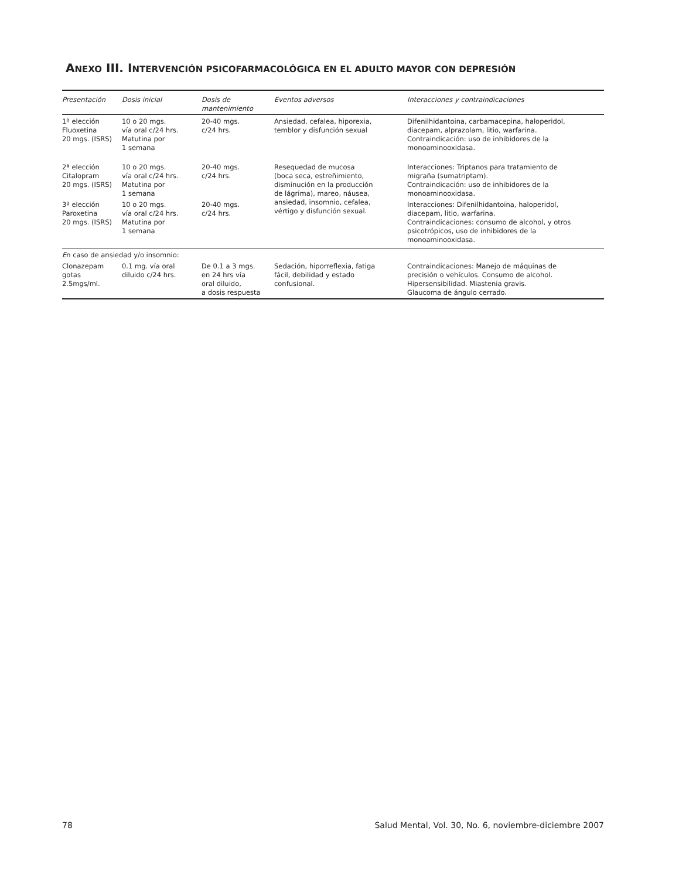ANEXO III. INTERVENCIÓN PSICOFARMACOLÓGICA EN EL ADULTO MAYOR CON DEPRESIÓN
| Presentación | Dosis inicial | Dosis de mantenimiento | Eventos adversos | Interacciones y contraindicaciones |
| --- | --- | --- | --- | --- |
| 1ª elección Fluoxetina 20 mgs. (ISRS) | 10 o 20 mgs. vía oral c/24 hrs. Matutina por 1 semana | 20-40 mgs. c/24 hrs. | Ansiedad, cefalea, hiporexia, temblor y disfunción sexual | Difenilhidantoina, carbamacepina, haloperidol, diacepam, alprazolam, litio, warfarina. Contraindicación: uso de inhibidores de la monoaminooxidasa. |
| 2ª elección Citalopram 20 mgs. (ISRS) | 10 o 20 mgs. vía oral c/24 hrs. Matutina por 1 semana | 20-40 mgs. c/24 hrs. | Resequedad de mucosa (boca seca, estreñimiento, disminución en la producción de lágrima), mareo, náusea, ansiedad, insomnio, cefalea, vértigo y disfunción sexual. | Interacciones: Triptanos para tratamiento de migraña (sumatriptam). Contraindicación: uso de inhibidores de la monoaminooxidasa. |
| 3ª elección Paroxetina 20 mgs. (ISRS) | 10 o 20 mgs. vía oral c/24 hrs. Matutina por 1 semana | 20-40 mgs. c/24 hrs. | | Interacciones: Difenilhidantoina, haloperidol, diacepam, litio, warfarina. Contraindicaciones: consumo de alcohol, y otros psicotrópicos, uso de inhibidores de la monoaminooxidasa. |
| E n caso de ansiedad y/o insomnio: | | | | |
| Clonazepam gotas 2.5mgs/ml. | 0.1 mg. vía oral diluido c/24 hrs. | De 0.1 a 3 mgs. en 24 hrs vía oral diluido, a dosis respuesta | Sedación, hiporreflexia, fatiga fácil, debilidad y estado confusional. | Contraindicaciones: Manejo de máquinas de precisión o vehículos. Consumo de alcohol. Hipersensibilidad. Miastenia gravis. Glaucoma de ángulo cerrado. |
78 Salud Mental, Vol. 30, No. 6, noviembre-diciembre 2007